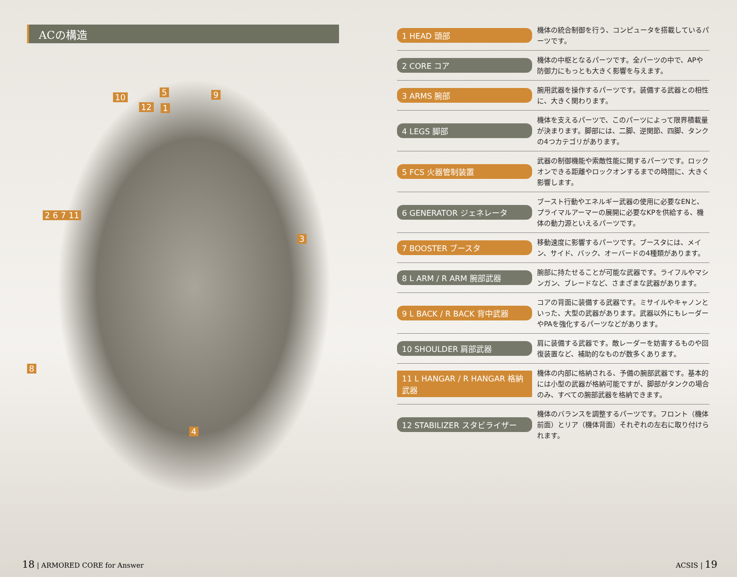ACの構造
10
12
5
1
9
2 6 7 11
3
8
4
1 HEAD 頭部
機体の統合制御を行う、コンピュータを搭載しているパーツです。
2 CORE コア
機体の中枢となるパーツです。全パーツの中で、APや防御力にもっとも大きく影響を与えます。
3 ARMS 腕部
腕用武器を操作するパーツです。装備する武器との相性に、大きく関わります。
4 LEGS 脚部
機体を支えるパーツで、このパーツによって限界積載量が決まります。脚部には、二脚、逆関節、四脚、タンクの4つカテゴリがあります。
5 FCS 火器管制装置
武器の制御機能や索敵性能に関するパーツです。ロックオンできる距離やロックオンするまでの時間に、大きく影響します。
6 GENERATOR ジェネレータ
ブースト行動やエネルギー武器の使用に必要なENと、プライマルアーマーの展開に必要なKPを供給する、機体の動力源といえるパーツです。
7 BOOSTER ブースタ
移動速度に影響するパーツです。ブースタには、メイン、サイド、バック、オーバードの4種類があります。
8 L ARM / R ARM 腕部武器
腕部に持たせることが可能な武器です。ライフルやマシンガン、ブレードなど、さまざまな武器があります。
9 L BACK / R BACK 背中武器
コアの背面に装備する武器です。ミサイルやキャノンといった、大型の武器があります。武器以外にもレーダーやPAを強化するパーツなどがあります。
10 SHOULDER 肩部武器
肩に装備する武器です。敵レーダーを妨害するものや回復装置など、補助的なものが数多くあります。
11 L HANGAR / R HANGAR 格納武器
機体の内部に格納される、予備の腕部武器です。基本的には小型の武器が格納可能ですが、脚部がタンクの場合のみ、すべての腕部武器を格納できます。
12 STABILIZER スタビライザー
機体のバランスを調整するパーツです。フロント（機体前面）とリア（機体背面）それぞれの左右に取り付けられます。
18 | ARMORED CORE for Answer ACSIS | 19